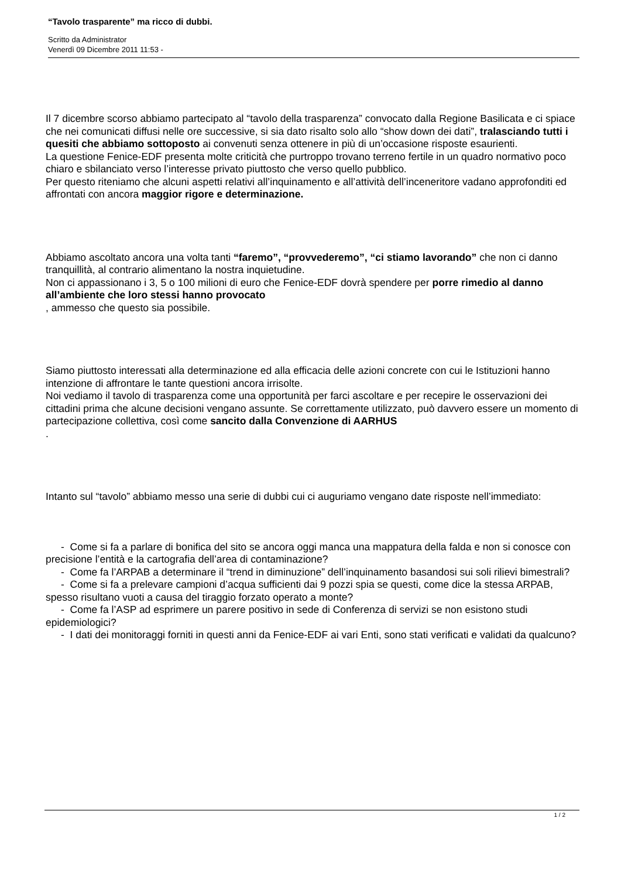“Tavolo trasparente” ma ricco di dubbi.
Scritto da Administrator
Venerdì 09 Dicembre 2011 11:53 -
Il 7 dicembre scorso abbiamo partecipato al “tavolo della trasparenza” convocato dalla Regione Basilicata e ci spiace che nei comunicati diffusi nelle ore successive, si sia dato risalto solo allo “show down dei dati”, tralasciando tutti i quesiti che abbiamo sottoposto ai convenuti senza ottenere in più di un’occasione risposte esaurienti.
La questione Fenice-EDF presenta molte criticità che purtroppo trovano terreno fertile in un quadro normativo poco chiaro e sbilanciato verso l’interesse privato piuttosto che verso quello pubblico.
Per questo riteniamo che alcuni aspetti relativi all’inquinamento e all’attività dell’inceneritore vadano approfonditi ed affrontati con ancora maggior rigore e determinazione.
Abbiamo ascoltato ancora una volta tanti “faremo”, “provvederemo”, “ci stiamo lavorando” che non ci danno tranquillità, al contrario alimentano la nostra inquietudine.
Non ci appassionano i 3, 5 o 100 milioni di euro che Fenice-EDF dovrà spendere per porre rimedio al danno all’ambiente che loro stessi hanno provocato
, ammesso che questo sia possibile.
Siamo piuttosto interessati alla determinazione ed alla efficacia delle azioni concrete con cui le Istituzioni hanno intenzione di affrontare le tante questioni ancora irrisolte.
Noi vediamo il tavolo di trasparenza come una opportunità per farci ascoltare e per recepire le osservazioni dei cittadini prima che alcune decisioni vengano assunte. Se correttamente utilizzato, può davvero essere un momento di partecipazione collettiva, così come sancito dalla Convenzione di AARHUS
.
Intanto sul “tavolo” abbiamo messo una serie di dubbi cui ci auguriamo vengano date risposte nell’immediato:
- Come si fa a parlare di bonifica del sito se ancora oggi manca una mappatura della falda e non si conosce con precisione l’entità e la cartografia dell’area di contaminazione?
- Come fa l’ARPAB a determinare il “trend in diminuzione” dell’inquinamento basandosi sui soli rilievi bimestrali?
- Come si fa a prelevare campioni d’acqua sufficienti dai 9 pozzi spia se questi, come dice la stessa ARPAB, spesso risultano vuoti a causa del tiraggio forzato operato a monte?
- Come fa l’ASP ad esprimere un parere positivo in sede di Conferenza di servizi se non esistono studi epidemiologici?
- I dati dei monitoraggi forniti in questi anni da Fenice-EDF ai vari Enti, sono stati verificati e validati da qualcuno?
1 / 2